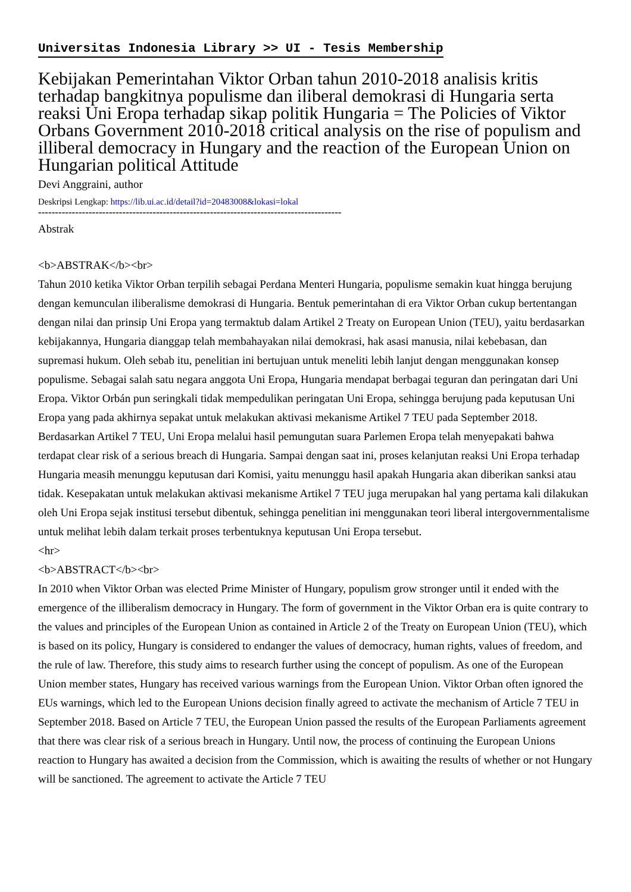Universitas Indonesia Library >> UI - Tesis Membership
Kebijakan Pemerintahan Viktor Orban tahun 2010-2018 analisis kritis terhadap bangkitnya populisme dan iliberal demokrasi di Hungaria serta reaksi Uni Eropa terhadap sikap politik Hungaria = The Policies of Viktor Orbans Government 2010-2018 critical analysis on the rise of populism and illiberal democracy in Hungary and the reaction of the European Union on Hungarian political Attitude
Devi Anggraini, author
Deskripsi Lengkap: https://lib.ui.ac.id/detail?id=20483008&lokasi=lokal
------------------------------------------------------------------------------------------
Abstrak
<b>ABSTRAK</b><br>
Tahun 2010 ketika Viktor Orban terpilih sebagai Perdana Menteri Hungaria, populisme semakin kuat hingga berujung dengan kemunculan iliberalisme demokrasi di Hungaria. Bentuk pemerintahan di era Viktor Orban cukup bertentangan dengan nilai dan prinsip Uni Eropa yang termaktub dalam Artikel 2 Treaty on European Union (TEU), yaitu berdasarkan kebijakannya, Hungaria dianggap telah membahayakan nilai demokrasi, hak asasi manusia, nilai kebebasan, dan supremasi hukum. Oleh sebab itu, penelitian ini bertujuan untuk meneliti lebih lanjut dengan menggunakan konsep populisme. Sebagai salah satu negara anggota Uni Eropa, Hungaria mendapat berbagai teguran dan peringatan dari Uni Eropa. Viktor Orbán pun seringkali tidak mempedulikan peringatan Uni Eropa, sehingga berujung pada keputusan Uni Eropa yang pada akhirnya sepakat untuk melakukan aktivasi mekanisme Artikel 7 TEU pada September 2018. Berdasarkan Artikel 7 TEU, Uni Eropa melalui hasil pemungutan suara Parlemen Eropa telah menyepakati bahwa terdapat clear risk of a serious breach di Hungaria. Sampai dengan saat ini, proses kelanjutan reaksi Uni Eropa terhadap Hungaria measih menunggu keputusan dari Komisi, yaitu menunggu hasil apakah Hungaria akan diberikan sanksi atau tidak. Kesepakatan untuk melakukan aktivasi mekanisme Artikel 7 TEU juga merupakan hal yang pertama kali dilakukan oleh Uni Eropa sejak institusi tersebut dibentuk, sehingga penelitian ini menggunakan teori liberal intergovernmentalisme untuk melihat lebih dalam terkait proses terbentuknya keputusan Uni Eropa tersebut.
<hr>
<b>ABSTRACT</b><br>
In 2010 when Viktor Orban was elected Prime Minister of Hungary, populism grow stronger until it ended with the emergence of the illiberalism democracy in Hungary. The form of government in the Viktor Orban era is quite contrary to the values and principles of the European Union as contained in Article 2 of the Treaty on European Union (TEU), which is based on its policy, Hungary is considered to endanger the values of democracy, human rights, values of freedom, and the rule of law. Therefore, this study aims to research further using the concept of populism. As one of the European Union member states, Hungary has received various warnings from the European Union. Viktor Orban often ignored the EUs warnings, which led to the European Unions decision finally agreed to activate the mechanism of Article 7 TEU in September 2018. Based on Article 7 TEU, the European Union passed the results of the European Parliaments agreement that there was clear risk of a serious breach in Hungary. Until now, the process of continuing the European Unions reaction to Hungary has awaited a decision from the Commission, which is awaiting the results of whether or not Hungary will be sanctioned. The agreement to activate the Article 7 TEU